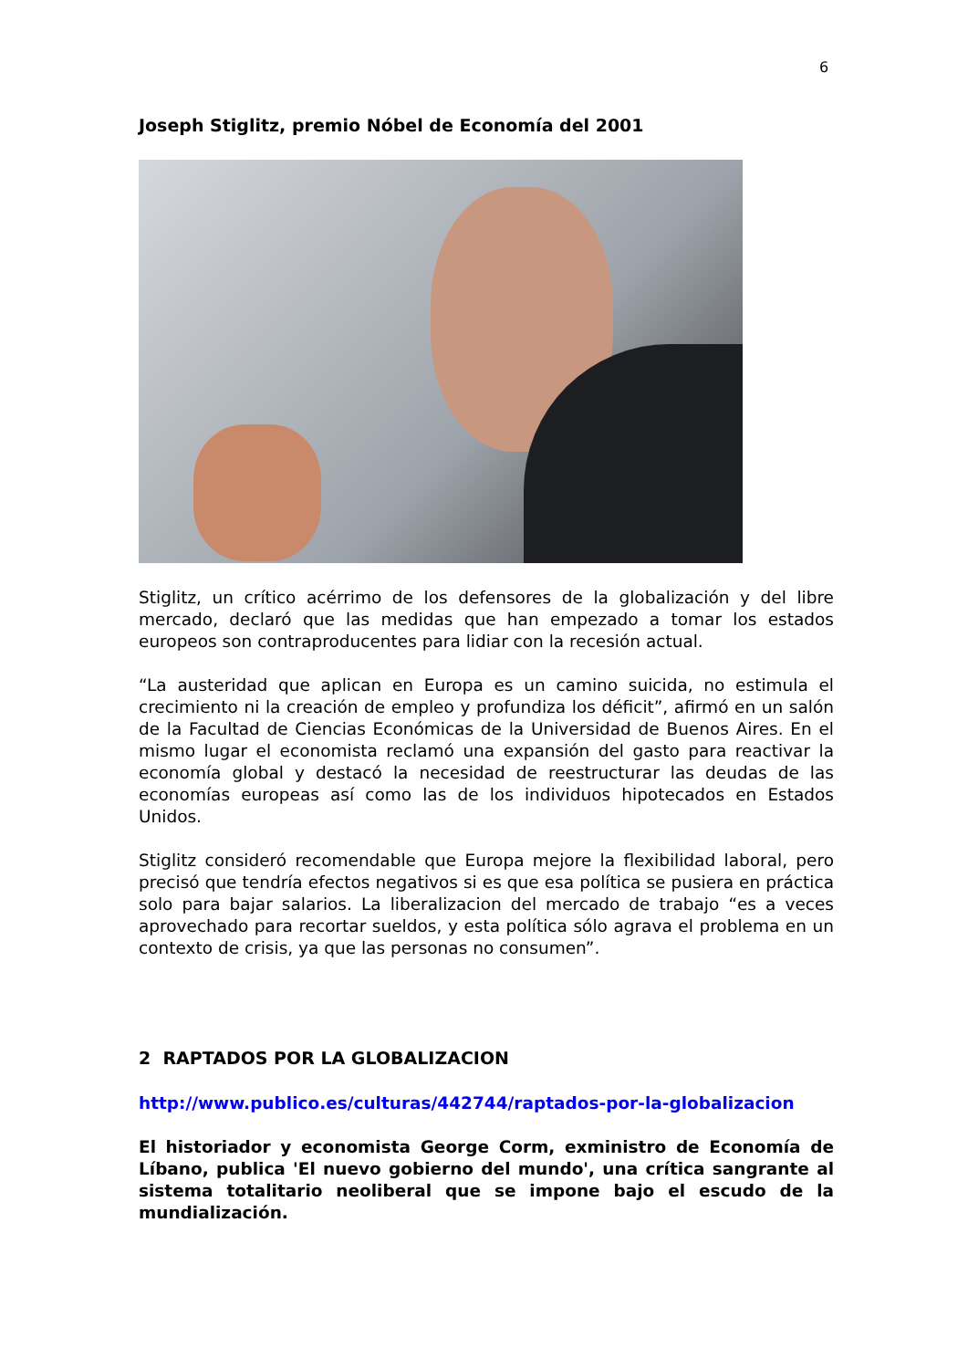6
Joseph Stiglitz, premio Nóbel de Economía del 2001
Stiglitz, un crítico acérrimo de los defensores de la globalización y del libre mercado, declaró que las medidas que han empezado a tomar los estados europeos son contraproducentes para lidiar con la recesión actual.
“La austeridad que aplican en Europa es un camino suicida, no estimula el crecimiento ni la creación de empleo y profundiza los déficit”, afirmó en un salón de la Facultad de Ciencias Económicas de la Universidad de Buenos Aires. En el mismo lugar el economista reclamó una expansión del gasto para reactivar la economía global y destacó la necesidad de reestructurar las deudas de las economías europeas así como las de los individuos hipotecados en Estados Unidos.
Stiglitz consideró recomendable que Europa mejore la flexibilidad laboral, pero precisó que tendría efectos negativos si es que esa política se pusiera en práctica solo para bajar salarios. La liberalizacion del mercado de trabajo “es a veces aprovechado para recortar sueldos, y esta política sólo agrava el problema en un contexto de crisis, ya que las personas no consumen”.
2 RAPTADOS POR LA GLOBALIZACION
http://www.publico.es/culturas/442744/raptados-por-la-globalizacion
El historiador y economista George Corm, exministro de Economía de Líbano, publica 'El nuevo gobierno del mundo', una crítica sangrante al sistema totalitario neoliberal que se impone bajo el escudo de la mundialización.